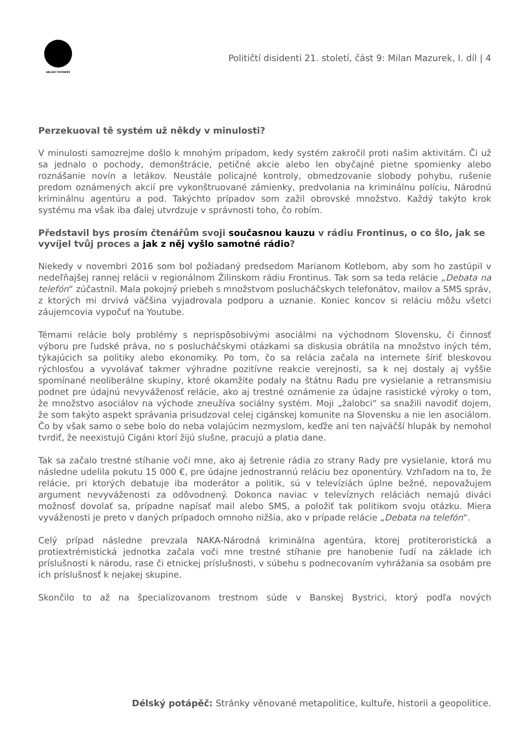DÉLSKÝ POTÁPĚČ
Političtí disidenti 21. století, část 9: Milan Mazurek, I. díl | 4
Perzekuoval tě systém už někdy v minulosti?
V minulosti samozrejme došlo k mnohým prípadom, kedy systém zakročil proti našim aktivitám. Či už sa jednalo o pochody, demonštrácie, petičné akcie alebo len obyčajné pietne spomienky alebo roznášanie novín a letákov. Neustále policajné kontroly, obmedzovanie slobody pohybu, rušenie predom oznámených akcií pre vykonštruované zámienky, predvolania na kriminálnu políciu, Národnú kriminálnu agentúru a pod. Takýchto prípadov som zažil obrovské množstvo. Každý takýto krok systému ma však iba ďalej utvrdzuje v správnosti toho, čo robím.
Představil bys prosím čtenářům svoji současnou kauzu v rádiu Frontinus, o co šlo, jak se vyvíjel tvůj proces a jak z něj vyšlo samotné rádio?
Niekedy v novembri 2016 som bol požiadaný predsedom Marianom Kotlebom, aby som ho zastúpil v nedeľňajšej rannej relácii v regionálnom Žilinskom rádiu Frontinus. Tak som sa teda relácie „Debata na telefón“ zúčastnil. Mala pokojný priebeh s množstvom poslucháčskych telefonátov, mailov a SMS správ, z ktorých mi drvivá väčšina vyjadrovala podporu a uznanie. Koniec koncov si reláciu môžu všetci záujemcovia vypočuť na Youtube.
Témami relácie boly problémy s neprispôsobivými asociálmi na východnom Slovensku, či činnosť výboru pre ľudské práva, no s poslucháčskymi otázkami sa diskusia obrátila na množstvo iných tém, týkajúcich sa politiky alebo ekonomiky. Po tom, čo sa relácia začala na internete šíriť bleskovou rýchlosťou a vyvolávať takmer výhradne pozitívne reakcie verejnosti, sa k nej dostaly aj vyššie spomínané neoliberálne skupiny, ktoré okamžite podaly na štátnu Radu pre vysielanie a retransmisiu podnet pre údajnú nevyváženosť relácie, ako aj trestné oznámenie za údajne rasistické výroky o tom, že množstvo asociálov na východe zneužíva sociálny systém. Moji „žalobci“ sa snažili navodiť dojem, že som takýto aspekt správania prisudzoval celej cigánskej komunite na Slovensku a nie len asociálom. Čo by však samo o sebe bolo do neba volajúcim nezmyslom, keďže ani ten najväčší hlupák by nemohol tvrdiť, že neexistujú Cigáni ktorí žijú slušne, pracujú a platia dane.
Tak sa začalo trestné stíhanie voči mne, ako aj šetrenie rádia zo strany Rady pre vysielanie, ktorá mu následne udelila pokutu 15 000 €, pre údajne jednostrannú reláciu bez oponentúry. Vzhľadom na to, že relácie, pri ktorých debatuje iba moderátor a politik, sú v televíziách úplne bežné, nepovažujem argument nevyváženosti za odôvodnený. Dokonca naviac v televíznych reláciách nemajú diváci možnosť dovolať sa, prípadne napísať mail alebo SMS, a položiť tak politikom svoju otázku. Miera vyváženosti je preto v daných prípadoch omnoho nižšia, ako v prípade relácie „Debata na telefón“.
Celý prípad následne prevzala NAKA-Národná kriminálna agentúra, ktorej protiteroristická a protiextrémistická jednotka začala voči mne trestné stíhanie pre hanobenie ľudí na základe ich príslušnosti k národu, rase či etnickej príslušnosti, v súbehu s podnecovaním vyhrážania sa osobám pre ich príslušnosť k nejakej skupine.
Skončilo to až na špecializovanom trestnom súde v Banskej Bystrici, ktorý podľa nových
Délský potápěč: Stránky věnované metapolitice, kultuře, historii a geopolitice.